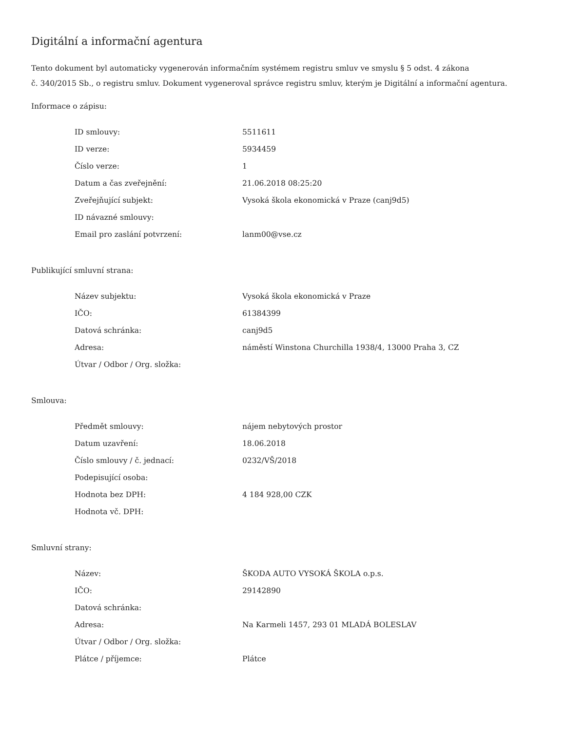Digitální a informační agentura
Tento dokument byl automaticky vygenerován informačním systémem registru smluv ve smyslu § 5 odst. 4 zákona
č. 340/2015 Sb., o registru smluv. Dokument vygeneroval správce registru smluv, kterým je Digitální a informační agentura.
Informace o zápisu:
| ID smlouvy: | 5511611 |
| ID verze: | 5934459 |
| Číslo verze: | 1 |
| Datum a čas zveřejnění: | 21.06.2018 08:25:20 |
| Zveřejňující subjekt: | Vysoká škola ekonomická v Praze (canj9d5) |
| ID návazné smlouvy: | |
| Email pro zaslání potvrzení: | lanm00@vse.cz |
Publikující smluvní strana:
| Název subjektu: | Vysoká škola ekonomická v Praze |
| IČO: | 61384399 |
| Datová schránka: | canj9d5 |
| Adresa: | náměstí Winstona Churchilla 1938/4, 13000 Praha 3, CZ |
| Útvar / Odbor / Org. složka: | |
Smlouva:
| Předmět smlouvy: | nájem nebytových prostor |
| Datum uzavření: | 18.06.2018 |
| Číslo smlouvy / č. jednací: | 0232/VŠ/2018 |
| Podepisující osoba: | |
| Hodnota bez DPH: | 4 184 928,00 CZK |
| Hodnota vč. DPH: | |
Smluvní strany:
| Název: | ŠKODA AUTO VYSOKÁ ŠKOLA o.p.s. |
| IČO: | 29142890 |
| Datová schránka: | |
| Adresa: | Na Karmeli 1457, 293 01 MLADÁ BOLESLAV |
| Útvar / Odbor / Org. složka: | |
| Plátce / příjemce: | Plátce |